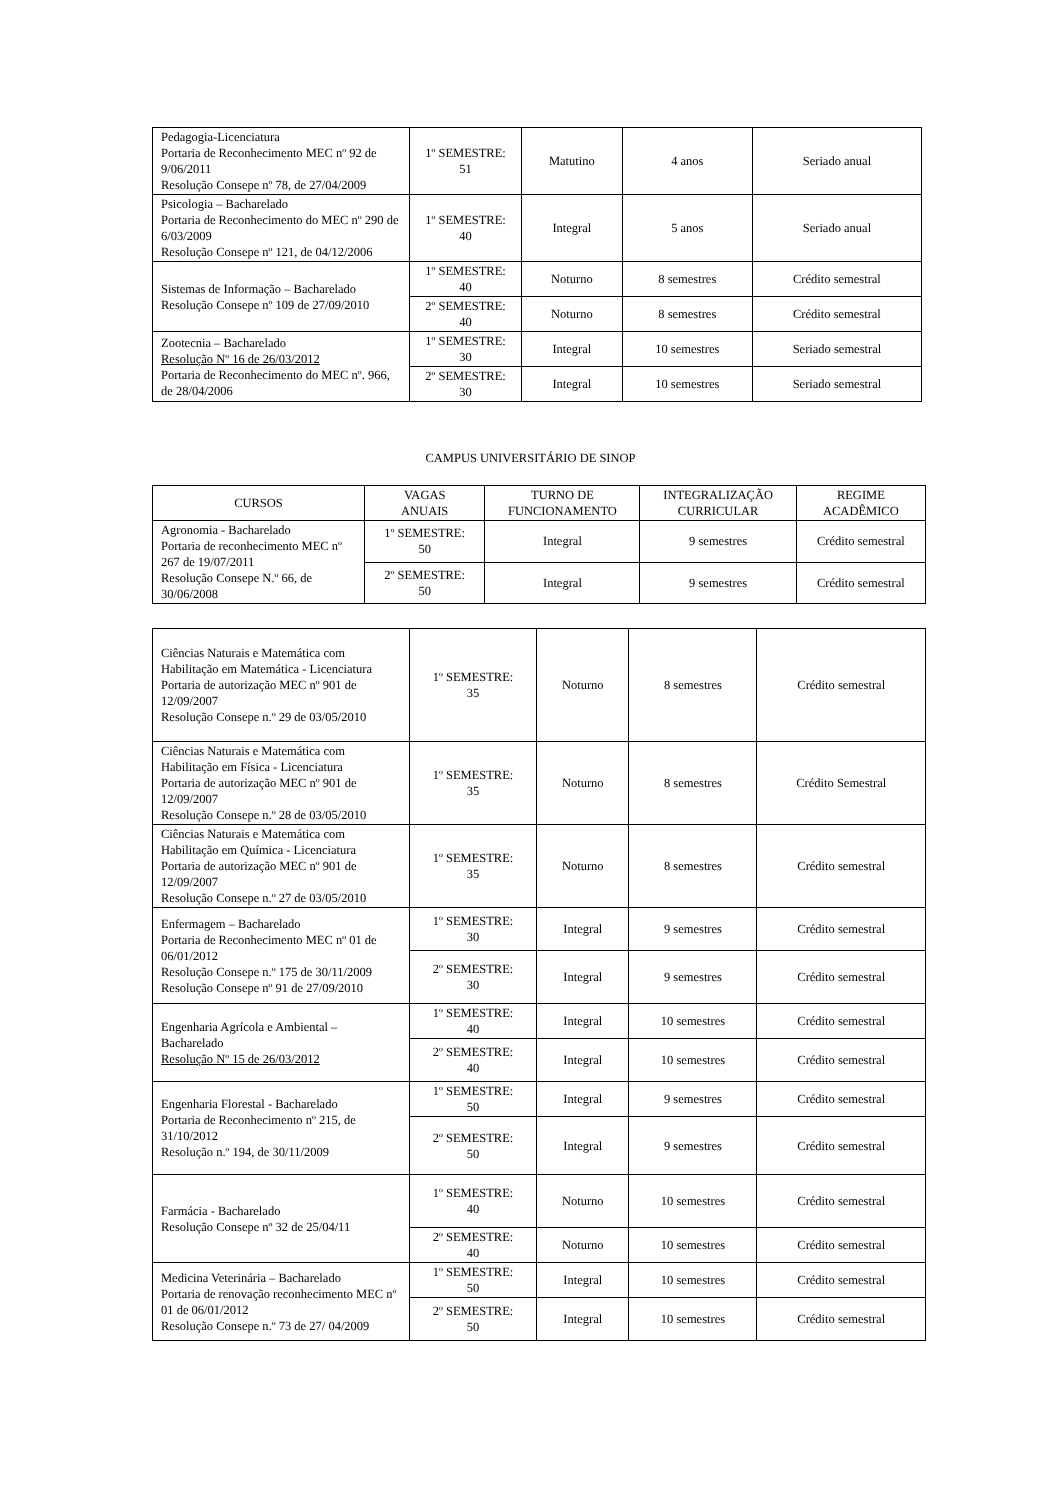| Pedagogia-Licenciatura Portaria de Reconhecimento MEC nº 92 de 9/06/2011 Resolução Consepe nº 78, de 27/04/2009 | 1º SEMESTRE: 51 | Matutino | 4 anos | Seriado anual |
| Psicologia – Bacharelado Portaria de Reconhecimento do MEC nº 290 de 6/03/2009 Resolução Consepe nº 121, de 04/12/2006 | 1º SEMESTRE: 40 | Integral | 5 anos | Seriado anual |
| Sistemas de Informação – Bacharelado Resolução Consepe nº 109 de 27/09/2010 | 1º SEMESTRE: 40 | Noturno | 8 semestres | Crédito semestral |
| | 2º SEMESTRE: 40 | Noturno | 8 semestres | Crédito semestral |
| Zootecnia – Bacharelado Resolução Nº 16 de 26/03/2012 Portaria de Reconhecimento do MEC nº. 966, de 28/04/2006 | 1º SEMESTRE: 30 | Integral | 10 semestres | Seriado semestral |
| | 2º SEMESTRE: 30 | Integral | 10 semestres | Seriado semestral |
CAMPUS UNIVERSITÁRIO DE SINOP
| CURSOS | VAGAS ANUAIS | TURNO DE FUNCIONAMENTO | INTEGRALIZAÇÃO CURRICULAR | REGIME ACADÊMICO |
| --- | --- | --- | --- | --- |
| Agronomia - Bacharelado Portaria de reconhecimento MEC nº 267 de 19/07/2011 Resolução Consepe N.º 66, de 30/06/2008 | 1º SEMESTRE: 50 | Integral | 9 semestres | Crédito semestral |
| | 2º SEMESTRE: 50 | Integral | 9 semestres | Crédito semestral |
| Ciências Naturais e Matemática com Habilitação em Matemática - Licenciatura Portaria de autorização MEC nº 901 de 12/09/2007 Resolução Consepe n.º 29 de 03/05/2010 | 1º SEMESTRE: 35 | Noturno | 8 semestres | Crédito semestral |
| Ciências Naturais e Matemática com Habilitação em Física - Licenciatura Portaria de autorização MEC nº 901 de 12/09/2007 Resolução Consepe n.º 28 de 03/05/2010 | 1º SEMESTRE: 35 | Noturno | 8 semestres | Crédito Semestral |
| Ciências Naturais e Matemática com Habilitação em Química - Licenciatura Portaria de autorização MEC nº 901 de 12/09/2007 Resolução Consepe n.º 27 de 03/05/2010 | 1º SEMESTRE: 35 | Noturno | 8 semestres | Crédito semestral |
| Enfermagem – Bacharelado Portaria de Reconhecimento MEC nº 01 de 06/01/2012 Resolução Consepe n.º 175 de 30/11/2009 Resolução Consepe nº 91 de 27/09/2010 | 1º SEMESTRE: 30 | Integral | 9 semestres | Crédito semestral |
| | 2º SEMESTRE: 30 | Integral | 9 semestres | Crédito semestral |
| Engenharia Agrícola e Ambiental – Bacharelado Resolução Nº 15 de 26/03/2012 | 1º SEMESTRE: 40 | Integral | 10 semestres | Crédito semestral |
| | 2º SEMESTRE: 40 | Integral | 10 semestres | Crédito semestral |
| Engenharia Florestal - Bacharelado Portaria de Reconhecimento nº 215, de 31/10/2012 Resolução n.º 194, de 30/11/2009 | 1º SEMESTRE: 50 | Integral | 9 semestres | Crédito semestral |
| | 2º SEMESTRE: 50 | Integral | 9 semestres | Crédito semestral |
| Farmácia - Bacharelado Resolução Consepe nº 32 de 25/04/11 | 1º SEMESTRE: 40 | Noturno | 10 semestres | Crédito semestral |
| | 2º SEMESTRE: 40 | Noturno | 10 semestres | Crédito semestral |
| Medicina Veterinária – Bacharelado Portaria de renovação reconhecimento MEC nº 01 de 06/01/2012 Resolução Consepe n.º 73 de 27/ 04/2009 | 1º SEMESTRE: 50 | Integral | 10 semestres | Crédito semestral |
| | 2º SEMESTRE: 50 | Integral | 10 semestres | Crédito semestral |